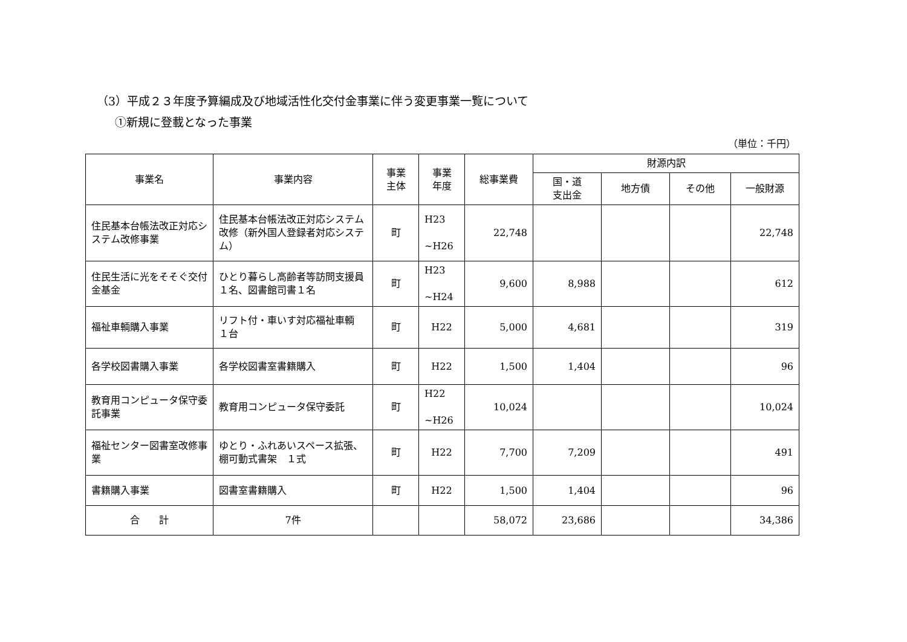（3）平成２３年度予算編成及び地域活性化交付金事業に伴う変更事業一覧について
①新規に登載となった事業
（単位：千円）
| 事業名 | 事業内容 | 事業 主体 | 事業 年度 | 総事業費 | 財源内訳 | | | |
| --- | --- | --- | --- | --- | --- | --- | --- | --- |
| | | | | | 国・道 支出金 | 地方債 | その他 | 一般財源 |
| 住民基本台帳法改正対応システム改修事業 | 住民基本台帳法改正対応システム改修（新外国人登録者対応システム） | 町 | H23 ~H26 | 22,748 | | | | 22,748 |
| 住民生活に光をそそぐ交付金基金 | ひとり暮らし高齢者等訪問支援員１名、図書館司書１名 | 町 | H23 ~H24 | 9,600 | 8,988 | | | 612 |
| 福祉車輌購入事業 | リフト付・車いす対応福祉車輌 １台 | 町 | H22 | 5,000 | 4,681 | | | 319 |
| 各学校図書購入事業 | 各学校図書室書籍購入 | 町 | H22 | 1,500 | 1,404 | | | 96 |
| 教育用コンピュータ保守委託事業 | 教育用コンピュータ保守委託 | 町 | H22 ~H26 | 10,024 | | | | 10,024 |
| 福祉センター図書室改修事業 | ゆとり・ふれあいスペース拡張、棚可動式書架 １式 | 町 | H22 | 7,700 | 7,209 | | | 491 |
| 書籍購入事業 | 図書室書籍購入 | 町 | H22 | 1,500 | 1,404 | | | 96 |
| 合 計 | 7件 | | | 58,072 | 23,686 | | | 34,386 |